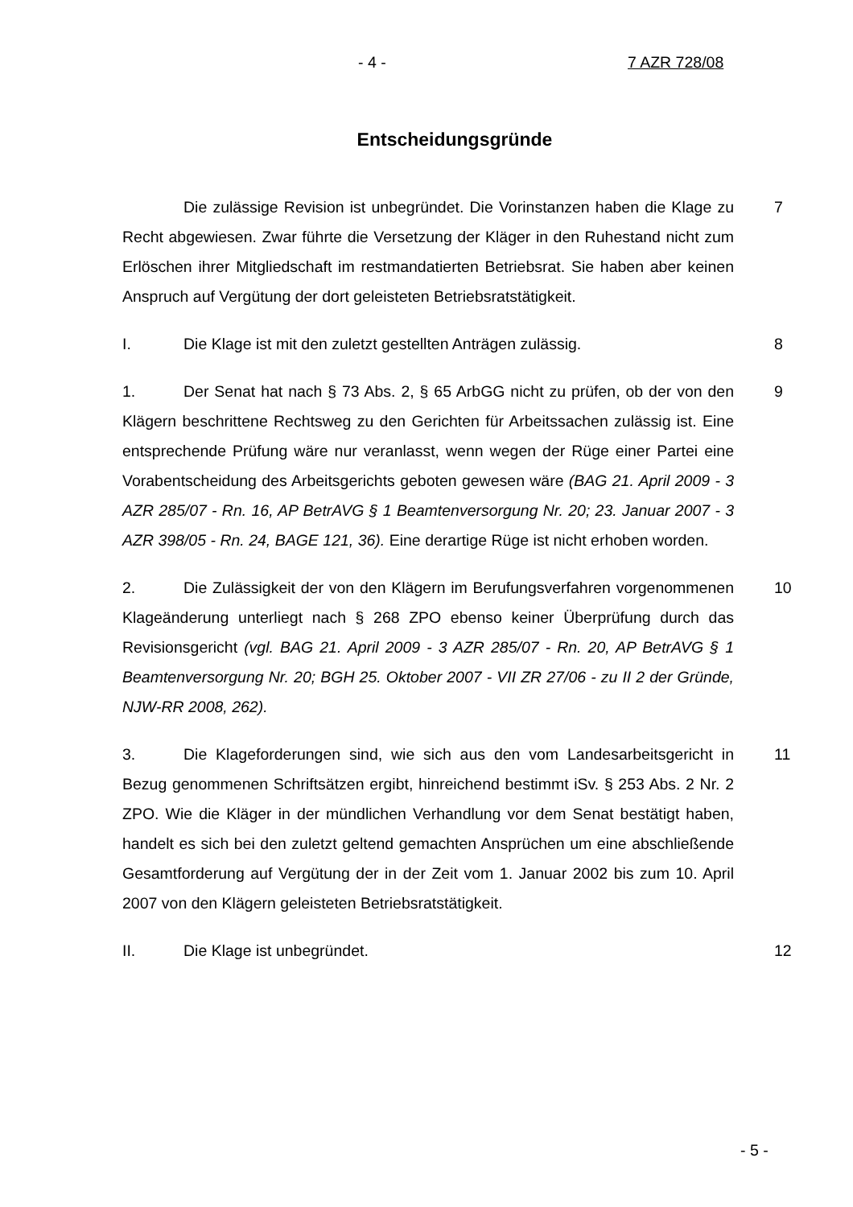- 4 - 7 AZR 728/08
Entscheidungsgründe
Die zulässige Revision ist unbegründet. Die Vorinstanzen haben die Klage zu Recht abgewiesen. Zwar führte die Versetzung der Kläger in den Ruhestand nicht zum Erlöschen ihrer Mitgliedschaft im restmandatierten Betriebsrat. Sie haben aber keinen Anspruch auf Vergütung der dort geleisteten Betriebsratstätigkeit.
7
I. Die Klage ist mit den zuletzt gestellten Anträgen zulässig. 8
1. Der Senat hat nach § 73 Abs. 2, § 65 ArbGG nicht zu prüfen, ob der von den Klägern beschrittene Rechtsweg zu den Gerichten für Arbeitssachen zulässig ist. Eine entsprechende Prüfung wäre nur veranlasst, wenn wegen der Rüge einer Partei eine Vorabentscheidung des Arbeitsgerichts geboten gewesen wäre (BAG 21. April 2009 - 3 AZR 285/07 - Rn. 16, AP BetrAVG § 1 Beamtenversorgung Nr. 20; 23. Januar 2007 - 3 AZR 398/05 - Rn. 24, BAGE 121, 36). Eine derartige Rüge ist nicht erhoben worden.
9
2. Die Zulässigkeit der von den Klägern im Berufungsverfahren vorgenommenen Klageänderung unterliegt nach § 268 ZPO ebenso keiner Überprüfung durch das Revisionsgericht (vgl. BAG 21. April 2009 - 3 AZR 285/07 - Rn. 20, AP BetrAVG § 1 Beamtenversorgung Nr. 20; BGH 25. Oktober 2007 - VII ZR 27/06 - zu II 2 der Gründe, NJW-RR 2008, 262).
10
3. Die Klageforderungen sind, wie sich aus den vom Landesarbeitsgericht in Bezug genommenen Schriftsätzen ergibt, hinreichend bestimmt iSv. § 253 Abs. 2 Nr. 2 ZPO. Wie die Kläger in der mündlichen Verhandlung vor dem Senat bestätigt haben, handelt es sich bei den zuletzt geltend gemachten Ansprüchen um eine abschließende Gesamtforderung auf Vergütung der in der Zeit vom 1. Januar 2002 bis zum 10. April 2007 von den Klägern geleisteten Betriebsratstätigkeit.
11
II. Die Klage ist unbegründet. 12
- 5 -